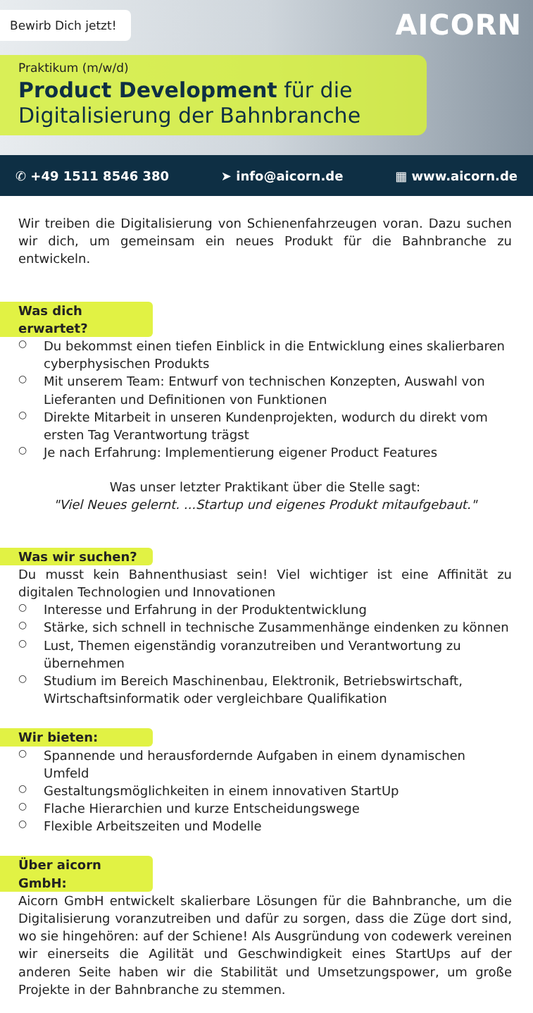Bewirb Dich jetzt! AICORN
Praktikum (m/w/d)
Product Development für die Digitalisierung der Bahnbranche
✆ +49 1511 8546 380 ➤ info@aicorn.de ▦ www.aicorn.de
Wir treiben die Digitalisierung von Schienenfahrzeugen voran. Dazu suchen wir dich, um gemeinsam ein neues Produkt für die Bahnbranche zu entwickeln.
Was dich erwartet?
○ Du bekommst einen tiefen Einblick in die Entwicklung eines skalierbaren cyberphysischen Produkts
○ Mit unserem Team: Entwurf von technischen Konzepten, Auswahl von Lieferanten und Definitionen von Funktionen
○ Direkte Mitarbeit in unseren Kundenprojekten, wodurch du direkt vom ersten Tag Verantwortung trägst
○ Je nach Erfahrung: Implementierung eigener Product Features
Was unser letzter Praktikant über die Stelle sagt:
"Viel Neues gelernt. ...Startup und eigenes Produkt mitaufgebaut."
Was wir suchen?
Du musst kein Bahnenthusiast sein! Viel wichtiger ist eine Affinität zu digitalen Technologien und Innovationen
○ Interesse und Erfahrung in der Produktentwicklung
○ Stärke, sich schnell in technische Zusammenhänge eindenken zu können
○ Lust, Themen eigenständig voranzutreiben und Verantwortung zu übernehmen
○ Studium im Bereich Maschinenbau, Elektronik, Betriebswirtschaft, Wirtschaftsinformatik oder vergleichbare Qualifikation
Wir bieten:
○ Spannende und herausfordernde Aufgaben in einem dynamischen Umfeld
○ Gestaltungsmöglichkeiten in einem innovativen StartUp
○ Flache Hierarchien und kurze Entscheidungswege
○ Flexible Arbeitszeiten und Modelle
Über aicorn GmbH:
Aicorn GmbH entwickelt skalierbare Lösungen für die Bahnbranche, um die Digitalisierung voranzutreiben und dafür zu sorgen, dass die Züge dort sind, wo sie hingehören: auf der Schiene! Als Ausgründung von codewerk vereinen wir einerseits die Agilität und Geschwindigkeit eines StartUps auf der anderen Seite haben wir die Stabilität und Umsetzungspower, um große Projekte in der Bahnbranche zu stemmen.